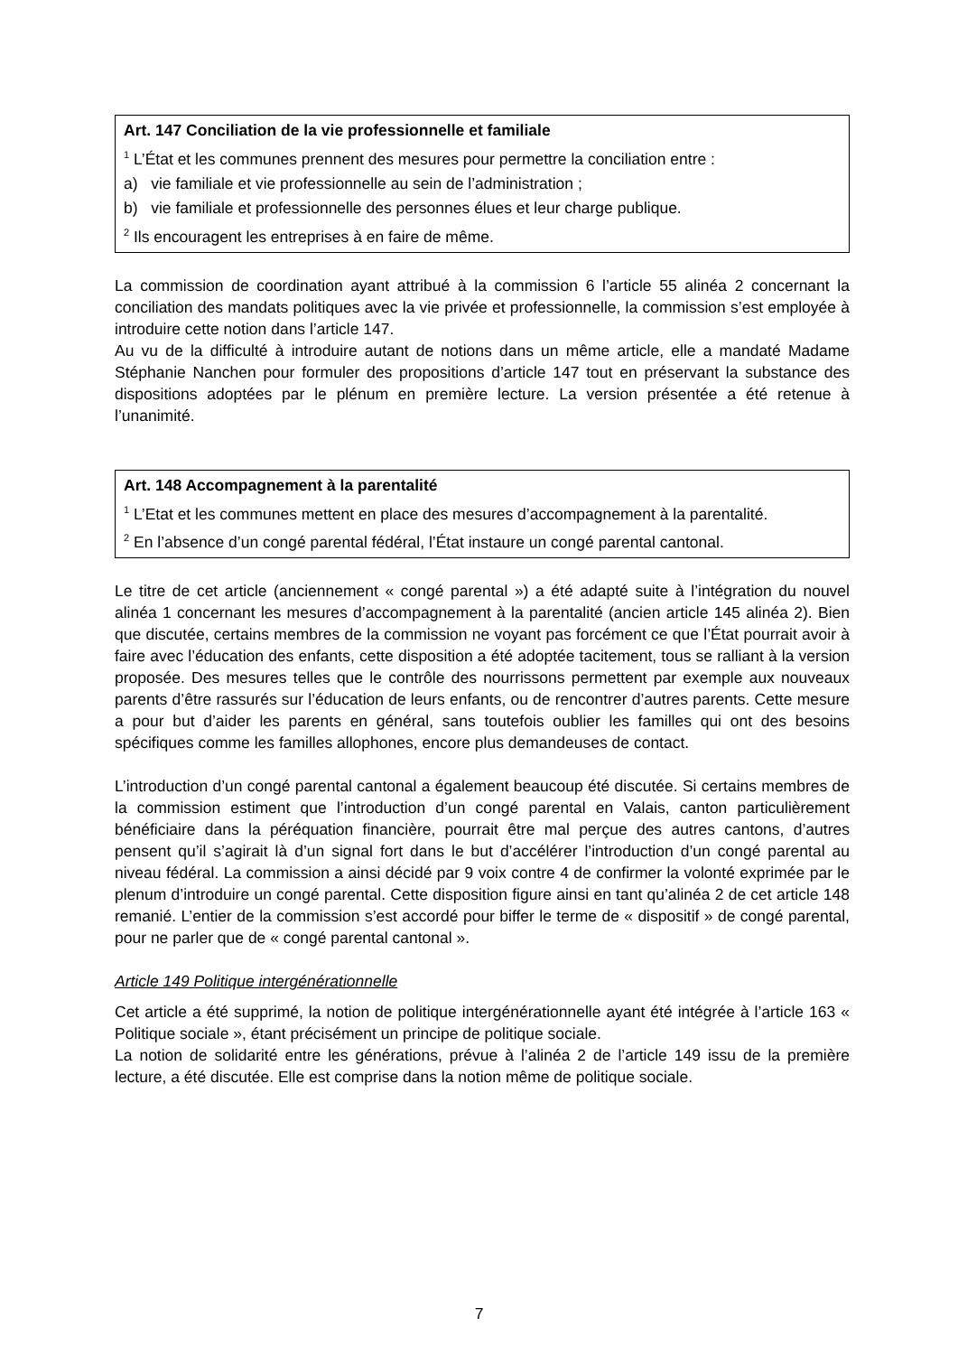Art. 147 Conciliation de la vie professionnelle et familiale
<sup>1</sup> L’État et les communes prennent des mesures pour permettre la conciliation entre :
a) vie familiale et vie professionnelle au sein de l’administration ;
b) vie familiale et professionnelle des personnes élues et leur charge publique.
<sup>2</sup> Ils encouragent les entreprises à en faire de même.
La commission de coordination ayant attribué à la commission 6 l’article 55 alinéa 2 concernant la conciliation des mandats politiques avec la vie privée et professionnelle, la commission s’est employée à introduire cette notion dans l’article 147.
Au vu de la difficulté à introduire autant de notions dans un même article, elle a mandaté Madame Stéphanie Nanchen pour formuler des propositions d’article 147 tout en préservant la substance des dispositions adoptées par le plénum en première lecture. La version présentée a été retenue à l’unanimité.
Art. 148 Accompagnement à la parentalité
<sup>1</sup> L’Etat et les communes mettent en place des mesures d’accompagnement à la parentalité.
<sup>2</sup> En l’absence d’un congé parental fédéral, l’État instaure un congé parental cantonal.
Le titre de cet article (anciennement « congé parental ») a été adapté suite à l’intégration du nouvel alinéa 1 concernant les mesures d’accompagnement à la parentalité (ancien article 145 alinéa 2). Bien que discutée, certains membres de la commission ne voyant pas forcément ce que l’État pourrait avoir à faire avec l’éducation des enfants, cette disposition a été adoptée tacitement, tous se ralliant à la version proposée. Des mesures telles que le contrôle des nourrissons permettent par exemple aux nouveaux parents d’être rassurés sur l’éducation de leurs enfants, ou de rencontrer d’autres parents. Cette mesure a pour but d’aider les parents en général, sans toutefois oublier les familles qui ont des besoins spécifiques comme les familles allophones, encore plus demandeuses de contact.
L’introduction d’un congé parental cantonal a également beaucoup été discutée. Si certains membres de la commission estiment que l’introduction d’un congé parental en Valais, canton particulièrement bénéficiaire dans la péréquation financière, pourrait être mal perçue des autres cantons, d’autres pensent qu’il s’agirait là d’un signal fort dans le but d’accélérer l’introduction d’un congé parental au niveau fédéral. La commission a ainsi décidé par 9 voix contre 4 de confirmer la volonté exprimée par le plenum d’introduire un congé parental. Cette disposition figure ainsi en tant qu’alinéa 2 de cet article 148 remanié. L’entier de la commission s’est accordé pour biffer le terme de « dispositif » de congé parental, pour ne parler que de « congé parental cantonal ».
Article 149 Politique intergénérationnelle
Cet article a été supprimé, la notion de politique intergénérationnelle ayant été intégrée à l’article 163 « Politique sociale », étant précisément un principe de politique sociale.
La notion de solidarité entre les générations, prévue à l’alinéa 2 de l’article 149 issu de la première lecture, a été discutée. Elle est comprise dans la notion même de politique sociale.
7